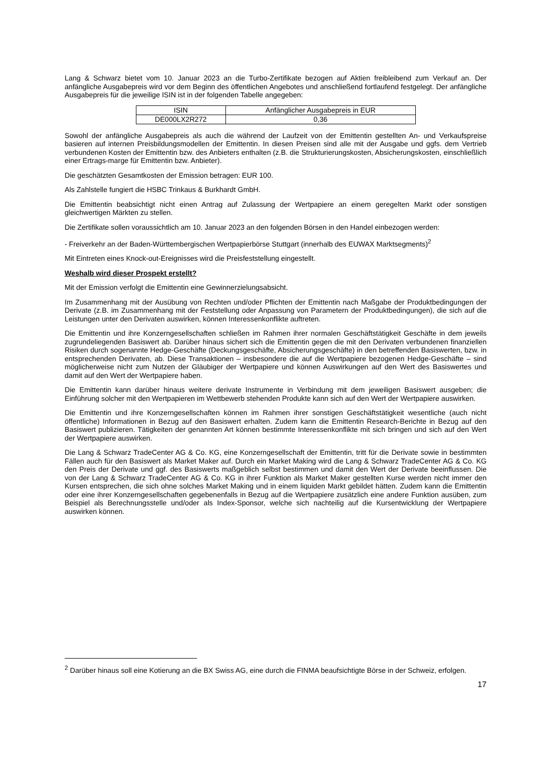Lang & Schwarz bietet vom 10. Januar 2023 an die Turbo-Zertifikate bezogen auf Aktien freibleibend zum Verkauf an. Der anfängliche Ausgabepreis wird vor dem Beginn des öffentlichen Angebotes und anschließend fortlaufend festgelegt. Der anfängliche Ausgabepreis für die jeweilige ISIN ist in der folgenden Tabelle angegeben:
| ISIN | Anfänglicher Ausgabepreis in EUR |
| DE000LX2R272 | 0,36 |
Sowohl der anfängliche Ausgabepreis als auch die während der Laufzeit von der Emittentin gestellten An- und Verkaufspreise basieren auf internen Preisbildungsmodellen der Emittentin. In diesen Preisen sind alle mit der Ausgabe und ggfs. dem Vertrieb verbundenen Kosten der Emittentin bzw. des Anbieters enthalten (z.B. die Strukturierungskosten, Absicherungskosten, einschließlich einer Ertrags-marge für Emittentin bzw. Anbieter).
Die geschätzten Gesamtkosten der Emission betragen: EUR 100.
Als Zahlstelle fungiert die HSBC Trinkaus & Burkhardt GmbH.
Die Emittentin beabsichtigt nicht einen Antrag auf Zulassung der Wertpapiere an einem geregelten Markt oder sonstigen gleichwertigen Märkten zu stellen.
Die Zertifikate sollen voraussichtlich am 10. Januar 2023 an den folgenden Börsen in den Handel einbezogen werden:
- Freiverkehr an der Baden-Württembergischen Wertpapierbörse Stuttgart (innerhalb des EUWAX Marktsegments)<sup>2</sup>
Mit Eintreten eines Knock-out-Ereignisses wird die Preisfeststellung eingestellt.
Weshalb wird dieser Prospekt erstellt?
Mit der Emission verfolgt die Emittentin eine Gewinnerzielungsabsicht.
Im Zusammenhang mit der Ausübung von Rechten und/oder Pflichten der Emittentin nach Maßgabe der Produktbedingungen der Derivate (z.B. im Zusammenhang mit der Feststellung oder Anpassung von Parametern der Produktbedingungen), die sich auf die Leistungen unter den Derivaten auswirken, können Interessenkonflikte auftreten.
Die Emittentin und ihre Konzerngesellschaften schließen im Rahmen ihrer normalen Geschäftstätigkeit Geschäfte in dem jeweils zugrundeliegenden Basiswert ab. Darüber hinaus sichert sich die Emittentin gegen die mit den Derivaten verbundenen finanziellen Risiken durch sogenannte Hedge-Geschäfte (Deckungsgeschäfte, Absicherungsgeschäfte) in den betreffenden Basiswerten, bzw. in entsprechenden Derivaten, ab. Diese Transaktionen – insbesondere die auf die Wertpapiere bezogenen Hedge-Geschäfte – sind möglicherweise nicht zum Nutzen der Gläubiger der Wertpapiere und können Auswirkungen auf den Wert des Basiswertes und damit auf den Wert der Wertpapiere haben.
Die Emittentin kann darüber hinaus weitere derivate Instrumente in Verbindung mit dem jeweiligen Basiswert ausgeben; die Einführung solcher mit den Wertpapieren im Wettbewerb stehenden Produkte kann sich auf den Wert der Wertpapiere auswirken.
Die Emittentin und ihre Konzerngesellschaften können im Rahmen ihrer sonstigen Geschäftstätigkeit wesentliche (auch nicht öffentliche) Informationen in Bezug auf den Basiswert erhalten. Zudem kann die Emittentin Research-Berichte in Bezug auf den Basiswert publizieren. Tätigkeiten der genannten Art können bestimmte Interessenkonflikte mit sich bringen und sich auf den Wert der Wertpapiere auswirken.
Die Lang & Schwarz TradeCenter AG & Co. KG, eine Konzerngesellschaft der Emittentin, tritt für die Derivate sowie in bestimmten Fällen auch für den Basiswert als Market Maker auf. Durch ein Market Making wird die Lang & Schwarz TradeCenter AG & Co. KG den Preis der Derivate und ggf. des Basiswerts maßgeblich selbst bestimmen und damit den Wert der Derivate beeinflussen. Die von der Lang & Schwarz TradeCenter AG & Co. KG in ihrer Funktion als Market Maker gestellten Kurse werden nicht immer den Kursen entsprechen, die sich ohne solches Market Making und in einem liquiden Markt gebildet hätten. Zudem kann die Emittentin oder eine ihrer Konzerngesellschaften gegebenenfalls in Bezug auf die Wertpapiere zusätzlich eine andere Funktion ausüben, zum Beispiel als Berechnungsstelle und/oder als Index-Sponsor, welche sich nachteilig auf die Kursentwicklung der Wertpapiere auswirken können.
<sup>2</sup> Darüber hinaus soll eine Kotierung an die BX Swiss AG, eine durch die FINMA beaufsichtigte Börse in der Schweiz, erfolgen.
17